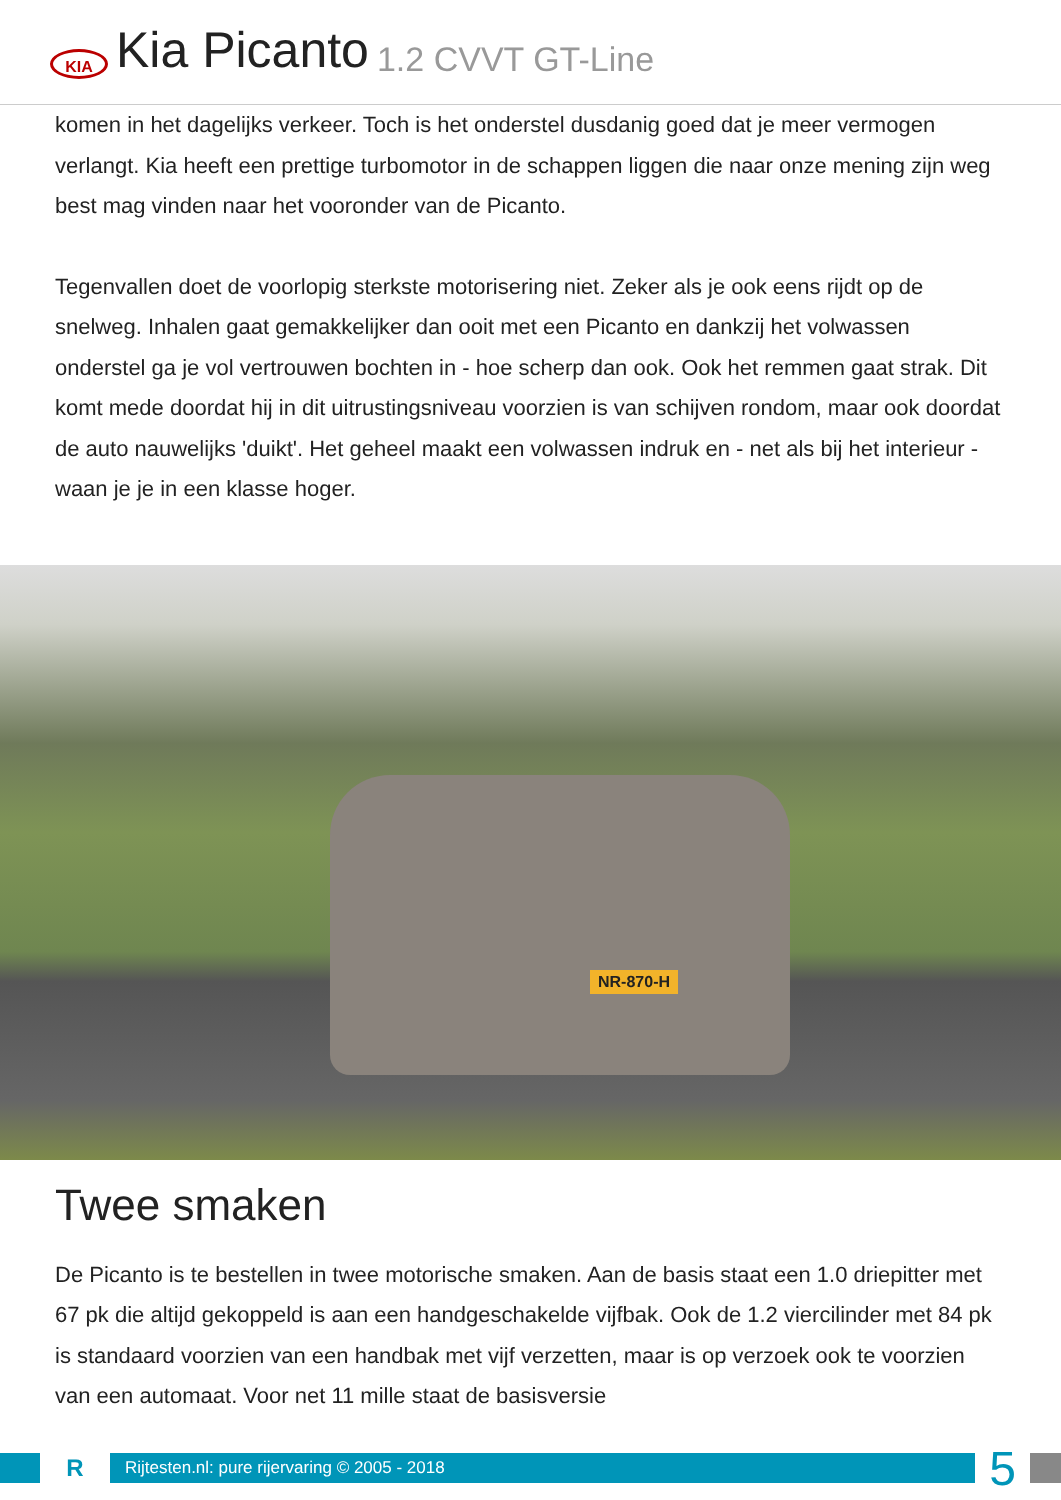KIA
Kia Picanto 1.2 CVVT GT-Line
komen in het dagelijks verkeer. Toch is het onderstel dusdanig goed dat je meer vermogen verlangt. Kia heeft een prettige turbomotor in de schappen liggen die naar onze mening zijn weg best mag vinden naar het vooronder van de Picanto.
Tegenvallen doet de voorlopig sterkste motorisering niet. Zeker als je ook eens rijdt op de snelweg. Inhalen gaat gemakkelijker dan ooit met een Picanto en dankzij het volwassen onderstel ga je vol vertrouwen bochten in - hoe scherp dan ook. Ook het remmen gaat strak. Dit komt mede doordat hij in dit uitrustingsniveau voorzien is van schijven rondom, maar ook doordat de auto nauwelijks 'duikt'. Het geheel maakt een volwassen indruk en - net als bij het interieur - waan je je in een klasse hoger.
NR-870-H
Twee smaken
De Picanto is te bestellen in twee motorische smaken. Aan de basis staat een 1.0 driepitter met 67 pk die altijd gekoppeld is aan een handgeschakelde vijfbak. Ook de 1.2 viercilinder met 84 pk is standaard voorzien van een handbak met vijf verzetten, maar is op verzoek ook te voorzien van een automaat. Voor net 11 mille staat de basisversie
R
Rijtesten.nl: pure rijervaring © 2005 - 2018
5